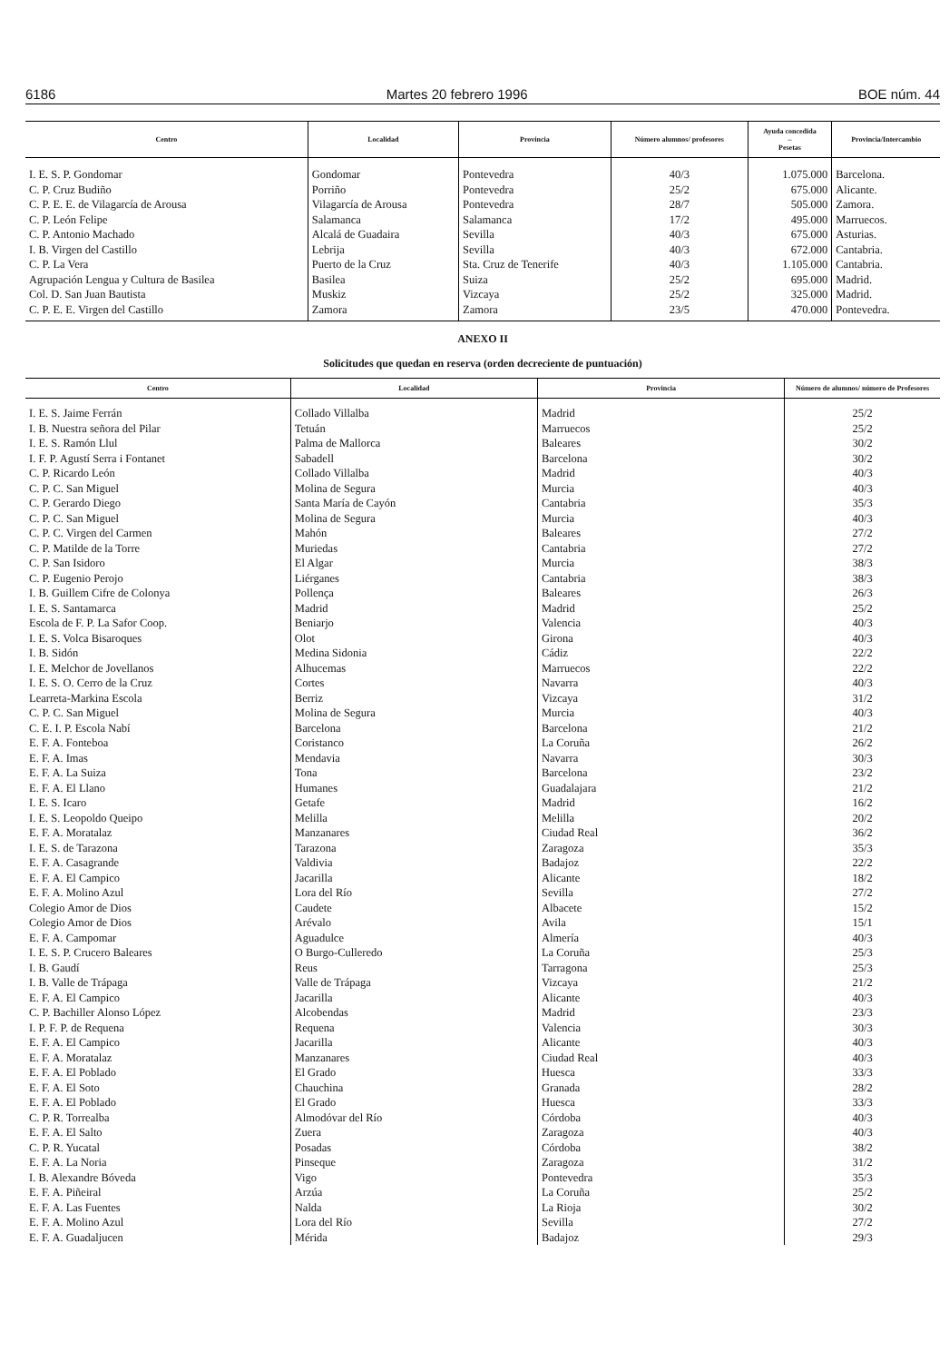6186 Martes 20 febrero 1996 BOE núm. 44
| Centro | Localidad | Provincia | Número alumnos/ profesores | Ayuda concedida – Pesetas | Provincia/Intercambio |
| --- | --- | --- | --- | --- | --- |
| I. E. S. P. Gondomar | Gondomar | Pontevedra | 40/3 | 1.075.000 | Barcelona. |
| C. P. Cruz Budiño | Porriño | Pontevedra | 25/2 | 675.000 | Alicante. |
| C. P. E. E. de Vilagarcía de Arousa | Vilagarcía de Arousa | Pontevedra | 28/7 | 505.000 | Zamora. |
| C. P. León Felipe | Salamanca | Salamanca | 17/2 | 495.000 | Marruecos. |
| C. P. Antonio Machado | Alcalá de Guadaira | Sevilla | 40/3 | 675.000 | Asturias. |
| I. B. Virgen del Castillo | Lebrija | Sevilla | 40/3 | 672.000 | Cantabria. |
| C. P. La Vera | Puerto de la Cruz | Sta. Cruz de Tenerife | 40/3 | 1.105.000 | Cantabria. |
| Agrupación Lengua y Cultura de Basilea | Basilea | Suiza | 25/2 | 695.000 | Madrid. |
| Col. D. San Juan Bautista | Muskiz | Vizcaya | 25/2 | 325.000 | Madrid. |
| C. P. E. E. Virgen del Castillo | Zamora | Zamora | 23/5 | 470.000 | Pontevedra. |
ANEXO II
Solicitudes que quedan en reserva (orden decreciente de puntuación)
| Centro | Localidad | Provincia | Número de alumnos/ número de Profesores |
| --- | --- | --- | --- |
| I. E. S. Jaime Ferrán | Collado Villalba | Madrid | 25/2 |
| I. B. Nuestra señora del Pilar | Tetuán | Marruecos | 25/2 |
| I. E. S. Ramón Llul | Palma de Mallorca | Baleares | 30/2 |
| I. F. P. Agustí Serra i Fontanet | Sabadell | Barcelona | 30/2 |
| C. P. Ricardo León | Collado Villalba | Madrid | 40/3 |
| C. P. C. San Miguel | Molina de Segura | Murcia | 40/3 |
| C. P. Gerardo Diego | Santa María de Cayón | Cantabria | 35/3 |
| C. P. C. San Miguel | Molina de Segura | Murcia | 40/3 |
| C. P. C. Virgen del Carmen | Mahón | Baleares | 27/2 |
| C. P. Matilde de la Torre | Muriedas | Cantabria | 27/2 |
| C. P. San Isidoro | El Algar | Murcia | 38/3 |
| C. P. Eugenio Perojo | Liérganes | Cantabria | 38/3 |
| I. B. Guillem Cifre de Colonya | Pollença | Baleares | 26/3 |
| I. E. S. Santamarca | Madrid | Madrid | 25/2 |
| Escola de F. P. La Safor Coop. | Beniarjo | Valencia | 40/3 |
| I. E. S. Volca Bisaroques | Olot | Girona | 40/3 |
| I. B. Sidón | Medina Sidonia | Cádiz | 22/2 |
| I. E. Melchor de Jovellanos | Alhucemas | Marruecos | 22/2 |
| I. E. S. O. Cerro de la Cruz | Cortes | Navarra | 40/3 |
| Learreta-Markina Escola | Berriz | Vizcaya | 31/2 |
| C. P. C. San Miguel | Molina de Segura | Murcia | 40/3 |
| C. E. I. P. Escola Nabí | Barcelona | Barcelona | 21/2 |
| E. F. A. Fonteboa | Coristanco | La Coruña | 26/2 |
| E. F. A. Imas | Mendavia | Navarra | 30/3 |
| E. F. A. La Suiza | Tona | Barcelona | 23/2 |
| E. F. A. El Llano | Humanes | Guadalajara | 21/2 |
| I. E. S. Icaro | Getafe | Madrid | 16/2 |
| I. E. S. Leopoldo Queipo | Melilla | Melilla | 20/2 |
| E. F. A. Moratalaz | Manzanares | Ciudad Real | 36/2 |
| I. E. S. de Tarazona | Tarazona | Zaragoza | 35/3 |
| E. F. A. Casagrande | Valdivia | Badajoz | 22/2 |
| E. F. A. El Campico | Jacarilla | Alicante | 18/2 |
| E. F. A. Molino Azul | Lora del Río | Sevilla | 27/2 |
| Colegio Amor de Dios | Caudete | Albacete | 15/2 |
| Colegio Amor de Dios | Arévalo | Avila | 15/1 |
| E. F. A. Campomar | Aguadulce | Almería | 40/3 |
| I. E. S. P. Crucero Baleares | O Burgo-Culleredo | La Coruña | 25/3 |
| I. B. Gaudí | Reus | Tarragona | 25/3 |
| I. B. Valle de Trápaga | Valle de Trápaga | Vizcaya | 21/2 |
| E. F. A. El Campico | Jacarilla | Alicante | 40/3 |
| C. P. Bachiller Alonso López | Alcobendas | Madrid | 23/3 |
| I. P. F. P. de Requena | Requena | Valencia | 30/3 |
| E. F. A. El Campico | Jacarilla | Alicante | 40/3 |
| E. F. A. Moratalaz | Manzanares | Ciudad Real | 40/3 |
| E. F. A. El Poblado | El Grado | Huesca | 33/3 |
| E. F. A. El Soto | Chauchina | Granada | 28/2 |
| E. F. A. El Poblado | El Grado | Huesca | 33/3 |
| C. P. R. Torrealba | Almodóvar del Río | Córdoba | 40/3 |
| E. F. A. El Salto | Zuera | Zaragoza | 40/3 |
| C. P. R. Yucatal | Posadas | Córdoba | 38/2 |
| E. F. A. La Noria | Pinseque | Zaragoza | 31/2 |
| I. B. Alexandre Bóveda | Vigo | Pontevedra | 35/3 |
| E. F. A. Piñeiral | Arzúa | La Coruña | 25/2 |
| E. F. A. Las Fuentes | Nalda | La Rioja | 30/2 |
| E. F. A. Molino Azul | Lora del Río | Sevilla | 27/2 |
| E. F. A. Guadaljucen | Mérida | Badajoz | 29/3 |